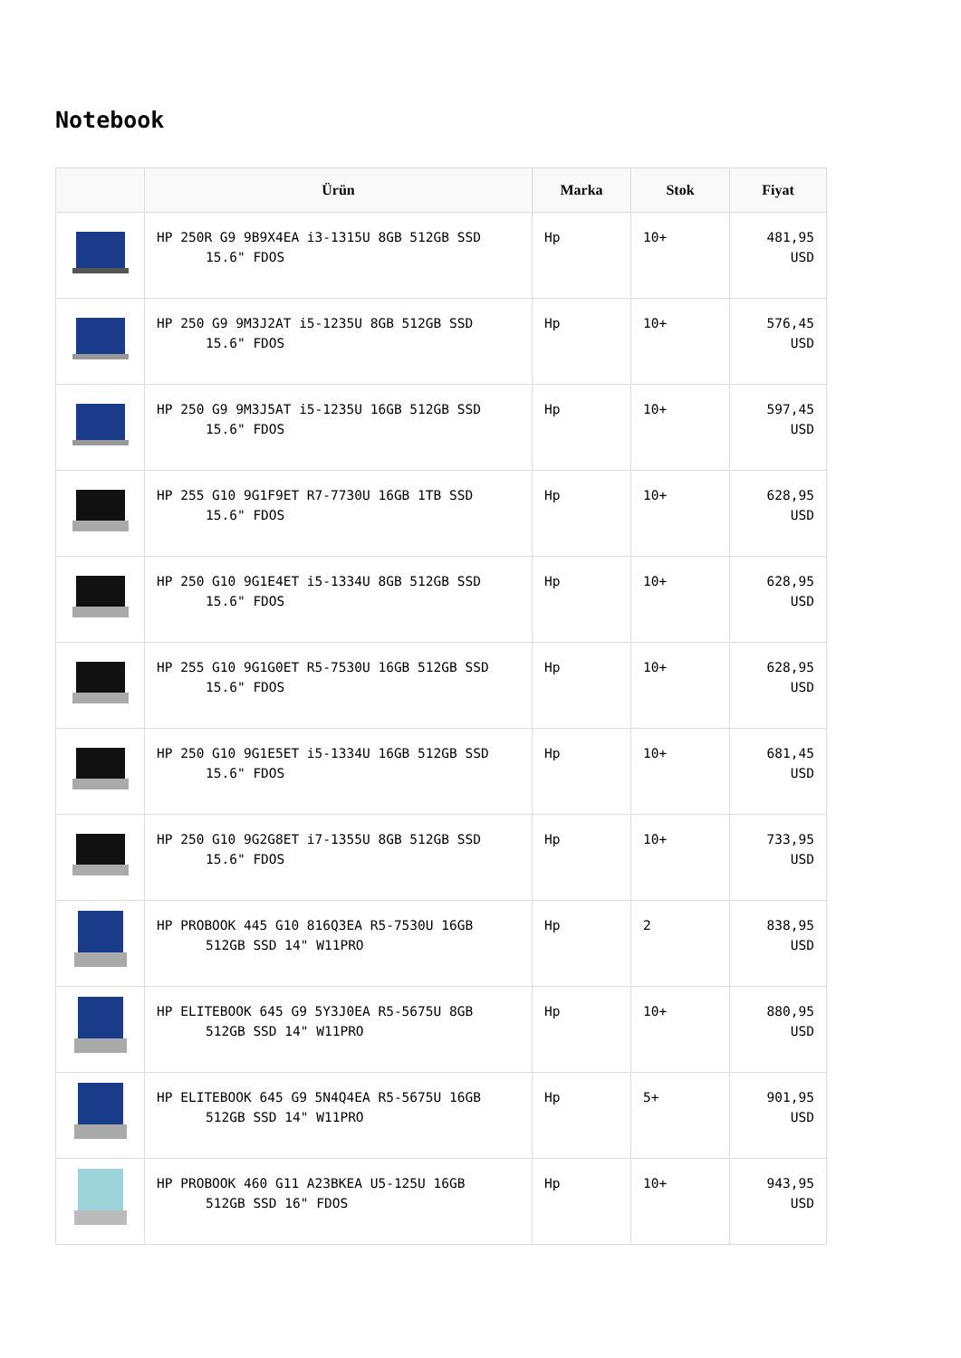Notebook
| | Ürün | Marka | Stok | Fiyat |
| --- | --- | --- | --- | --- |
| | HP 250R G9 9B9X4EA i3-1315U 8GB 512GB SSD 15.6" FDOS | Hp | 10+ | 481,95 USD |
| | HP 250 G9 9M3J2AT i5-1235U 8GB 512GB SSD 15.6" FDOS | Hp | 10+ | 576,45 USD |
| | HP 250 G9 9M3J5AT i5-1235U 16GB 512GB SSD 15.6" FDOS | Hp | 10+ | 597,45 USD |
| | HP 255 G10 9G1F9ET R7-7730U 16GB 1TB SSD 15.6" FDOS | Hp | 10+ | 628,95 USD |
| | HP 250 G10 9G1E4ET i5-1334U 8GB 512GB SSD 15.6" FDOS | Hp | 10+ | 628,95 USD |
| | HP 255 G10 9G1G0ET R5-7530U 16GB 512GB SSD 15.6" FDOS | Hp | 10+ | 628,95 USD |
| | HP 250 G10 9G1E5ET i5-1334U 16GB 512GB SSD 15.6" FDOS | Hp | 10+ | 681,45 USD |
| | HP 250 G10 9G2G8ET i7-1355U 8GB 512GB SSD 15.6" FDOS | Hp | 10+ | 733,95 USD |
| | HP PROBOOK 445 G10 816Q3EA R5-7530U 16GB 512GB SSD 14" W11PRO | Hp | 2 | 838,95 USD |
| | HP ELITEBOOK 645 G9 5Y3J0EA R5-5675U 8GB 512GB SSD 14" W11PRO | Hp | 10+ | 880,95 USD |
| | HP ELITEBOOK 645 G9 5N4Q4EA R5-5675U 16GB 512GB SSD 14" W11PRO | Hp | 5+ | 901,95 USD |
| | HP PROBOOK 460 G11 A23BKEA U5-125U 16GB 512GB SSD 16" FDOS | Hp | 10+ | 943,95 USD |